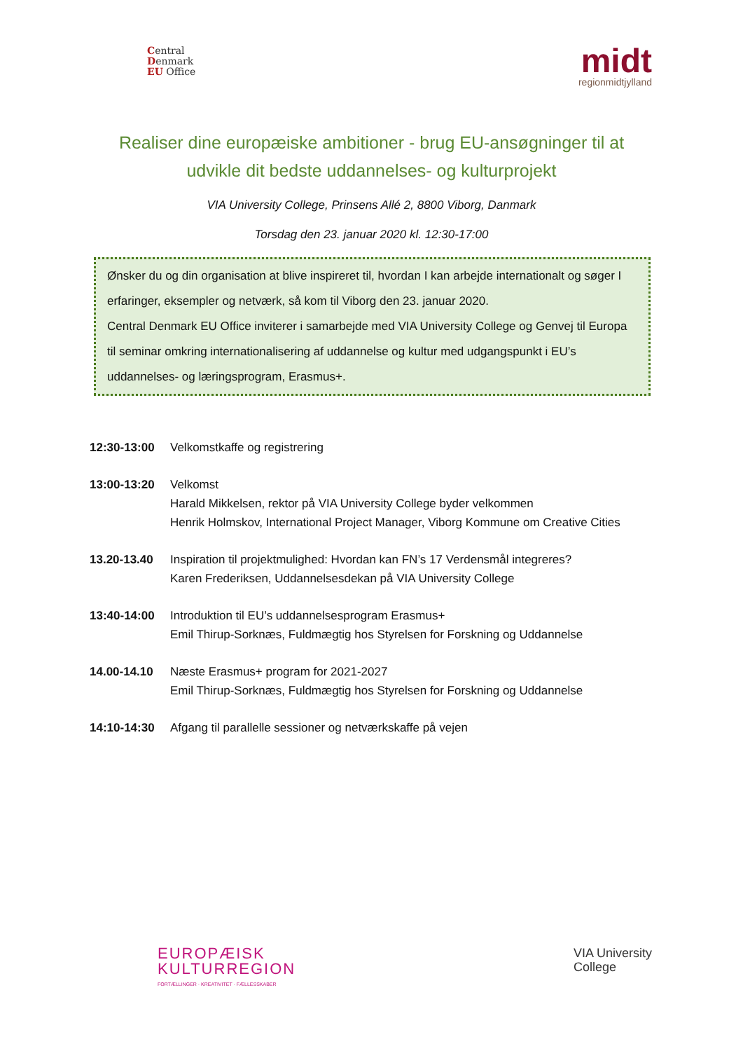Central
Denmark
EU Office
midt
regionmidtjylland
Realiser dine europæiske ambitioner - brug EU-ansøgninger til at udvikle dit bedste uddannelses- og kulturprojekt
VIA University College, Prinsens Allé 2, 8800 Viborg, Danmark
Torsdag den 23. januar 2020 kl. 12:30-17:00
Ønsker du og din organisation at blive inspireret til, hvordan I kan arbejde internationalt og søger I erfaringer, eksempler og netværk, så kom til Viborg den 23. januar 2020.
Central Denmark EU Office inviterer i samarbejde med VIA University College og Genvej til Europa til seminar omkring internationalisering af uddannelse og kultur med udgangspunkt i EU’s uddannelses- og læringsprogram, Erasmus+.
12:30-13:00 Velkomstkaffe og registrering
13:00-13:20 Velkomst
Harald Mikkelsen, rektor på VIA University College byder velkommen
Henrik Holmskov, International Project Manager, Viborg Kommune om Creative Cities
13.20-13.40 Inspiration til projektmulighed: Hvordan kan FN’s 17 Verdensmål integreres?
Karen Frederiksen, Uddannelsesdekan på VIA University College
13:40-14:00 Introduktion til EU’s uddannelsesprogram Erasmus+
Emil Thirup-Sorknæs, Fuldmægtig hos Styrelsen for Forskning og Uddannelse
14.00-14.10 Næste Erasmus+ program for 2021-2027
Emil Thirup-Sorknæs, Fuldmægtig hos Styrelsen for Forskning og Uddannelse
14:10-14:30 Afgang til parallelle sessioner og netværkskaffe på vejen
EUROPÆISK
KULTURREGION
FORTÆLLINGER · KREATIVITET · FÆLLESSKABER
VIA University
College